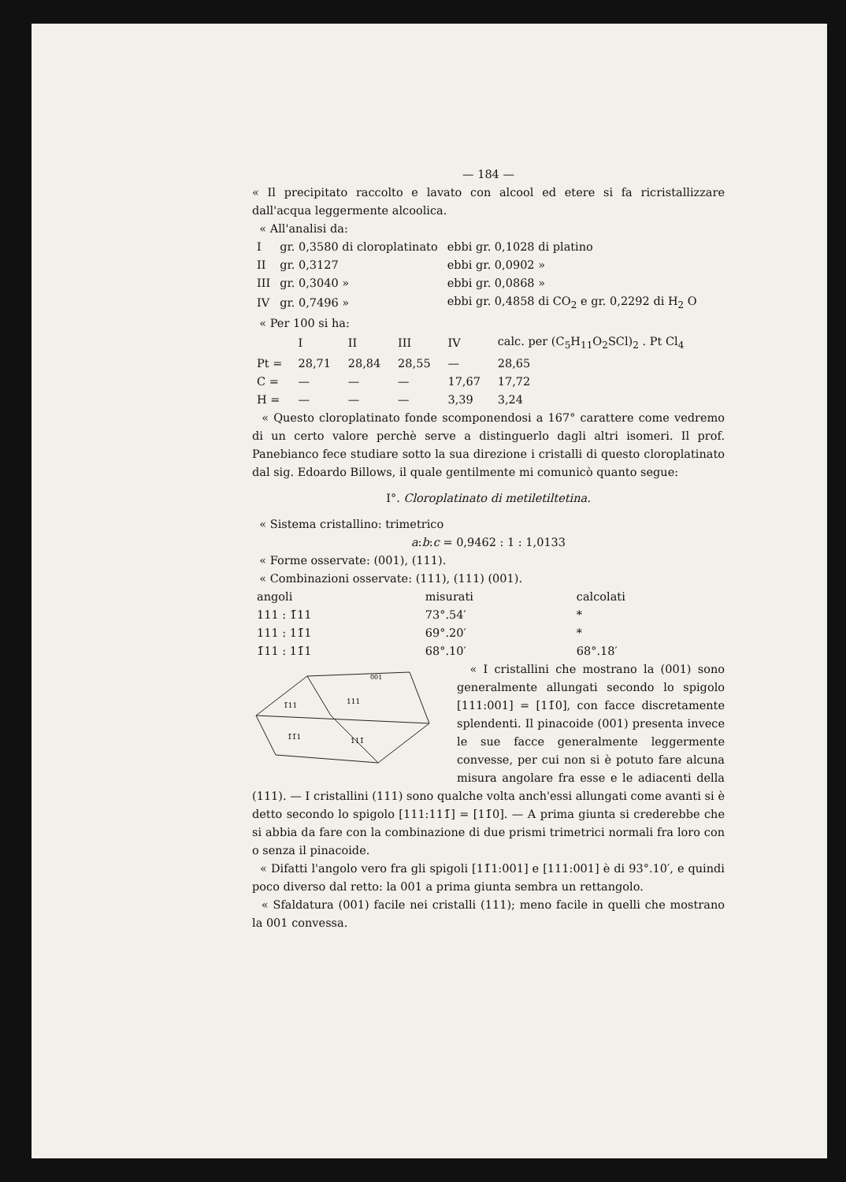— 184 —
« Il precipitato raccolto e lavato con alcool ed etere si fa ricristallizzare dall'acqua leggermente alcoolica.
« All'analisi da:
| I | gr. 0,3580 di cloroplatinato | ebbi gr. 0,1028 di platino |
| II | gr. 0,3127 | ebbi gr. 0,0902 » |
| III | gr. 0,3040 » | ebbi gr. 0,0868 » |
| IV | gr. 0,7496 » | ebbi gr. 0,4858 di CO<sub>2</sub> e gr. 0,2292 di H<sub>2</sub> O |
« Per 100 si ha:
| | I | II | III | IV | calc. per (C<sub>5</sub>H<sub>11</sub>O<sub>2</sub>SCl)<sub>2</sub> . Pt Cl<sub>4</sub> |
| --- | --- | --- | --- | --- | --- |
| Pt = | 28,71 | 28,84 | 28,55 | — | 28,65 |
| C = | — | — | — | 17,67 | 17,72 |
| H = | — | — | — | 3,39 | 3,24 |
« Questo cloroplatinato fonde scomponendosi a 167° carattere come vedremo di un certo valore perchè serve a distinguerlo dagli altri isomeri. Il prof. Panebianco fece studiare sotto la sua direzione i cristalli di questo cloroplatinato dal sig. Edoardo Billows, il quale gentilmente mi comunicò quanto segue:
I°. Cloroplatinato di metiletiltetina.
« Sistema cristallino: trimetrico
a:b:c = 0,9462 : 1 : 1,0133
« Forme osservate: (001), (111).
« Combinazioni osservate: (111), (111) (001).
| angoli | misurati | calcolati |
| --- | --- | --- |
| 111 : 1̄11 | 73°.54′ | * |
| 111 : 11̄1 | 69°.20′ | * |
| 1̄11 : 11̄1 | 68°.10′ | 68°.18′ |
1̄11
111
1̄1̄1
111̄
001
« I cristallini che mostrano la (001) sono generalmente allungati secondo lo spigolo [111:001] = [11̄0], con facce discretamente splendenti. Il pinacoide (001) presenta invece le sue facce generalmente leggermente convesse, per cui non si è potuto fare alcuna misura angolare fra esse e le adiacenti della (111). — I cristallini (111) sono qualche volta anch'essi allungati come avanti si è detto secondo lo spigolo [111:111̄] = [11̄0]. — A prima giunta si crederebbe che si abbia da fare con la combinazione di due prismi trimetrici normali fra loro con o senza il pinacoide.
« Difatti l'angolo vero fra gli spigoli [11̄1:001] e [111:001] è di 93°.10′, e quindi poco diverso dal retto: la 001 a prima giunta sembra un rettangolo.
« Sfaldatura (001) facile nei cristalli (111); meno facile in quelli che mostrano la 001 convessa.